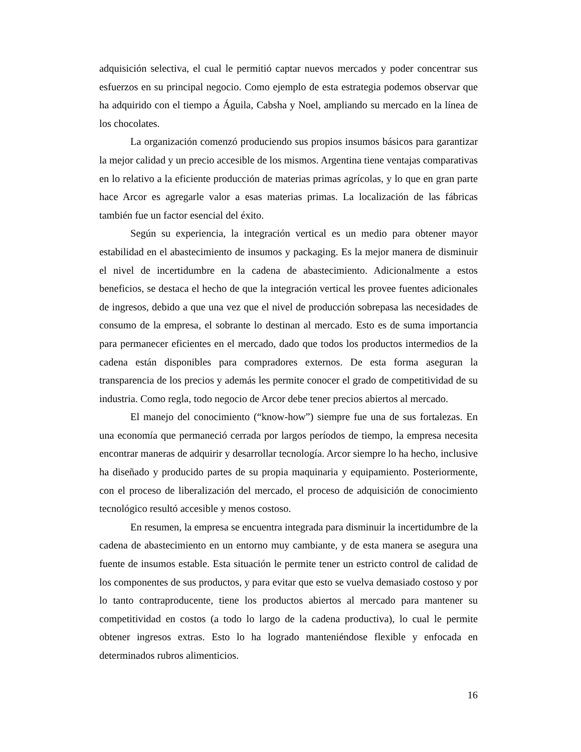adquisición selectiva, el cual le permitió captar nuevos mercados y poder concentrar sus esfuerzos en su principal negocio. Como ejemplo de esta estrategia podemos observar que ha adquirido con el tiempo a Águila, Cabsha y Noel, ampliando su mercado en la línea de los chocolates.
La organización comenzó produciendo sus propios insumos básicos para garantizar la mejor calidad y un precio accesible de los mismos. Argentina tiene ventajas comparativas en lo relativo a la eficiente producción de materias primas agrícolas, y lo que en gran parte hace Arcor es agregarle valor a esas materias primas. La localización de las fábricas también fue un factor esencial del éxito.
Según su experiencia, la integración vertical es un medio para obtener mayor estabilidad en el abastecimiento de insumos y packaging. Es la mejor manera de disminuir el nivel de incertidumbre en la cadena de abastecimiento. Adicionalmente a estos beneficios, se destaca el hecho de que la integración vertical les provee fuentes adicionales de ingresos, debido a que una vez que el nivel de producción sobrepasa las necesidades de consumo de la empresa, el sobrante lo destinan al mercado. Esto es de suma importancia para permanecer eficientes en el mercado, dado que todos los productos intermedios de la cadena están disponibles para compradores externos. De esta forma aseguran la transparencia de los precios y además les permite conocer el grado de competitividad de su industria. Como regla, todo negocio de Arcor debe tener precios abiertos al mercado.
El manejo del conocimiento (“know-how”) siempre fue una de sus fortalezas. En una economía que permaneció cerrada por largos períodos de tiempo, la empresa necesita encontrar maneras de adquirir y desarrollar tecnología. Arcor siempre lo ha hecho, inclusive ha diseñado y producido partes de su propia maquinaria y equipamiento. Posteriormente, con el proceso de liberalización del mercado, el proceso de adquisición de conocimiento tecnológico resultó accesible y menos costoso.
En resumen, la empresa se encuentra integrada para disminuir la incertidumbre de la cadena de abastecimiento en un entorno muy cambiante, y de esta manera se asegura una fuente de insumos estable. Esta situación le permite tener un estricto control de calidad de los componentes de sus productos, y para evitar que esto se vuelva demasiado costoso y por lo tanto contraproducente, tiene los productos abiertos al mercado para mantener su competitividad en costos (a todo lo largo de la cadena productiva), lo cual le permite obtener ingresos extras. Esto lo ha logrado manteniéndose flexible y enfocada en determinados rubros alimenticios.
16